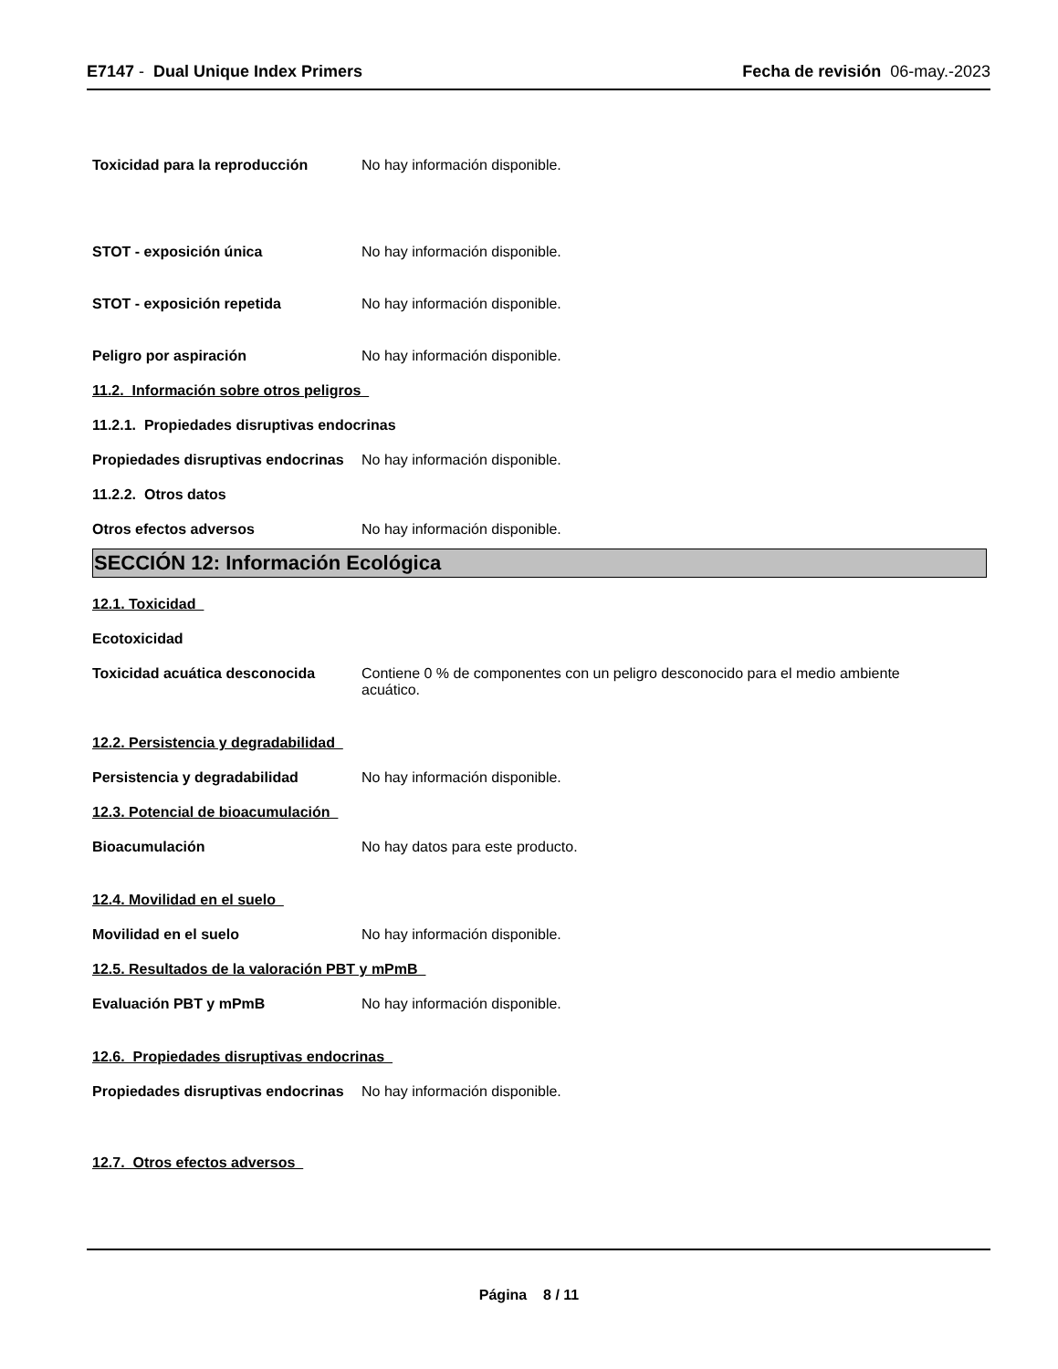E7147 - Dual Unique Index Primers
Fecha de revisión 06-may.-2023
Toxicidad para la reproducción No hay información disponible.
STOT - exposición única No hay información disponible.
STOT - exposición repetida No hay información disponible.
Peligro por aspiración No hay información disponible.
11.2. Información sobre otros peligros
11.2.1. Propiedades disruptivas endocrinas
Propiedades disruptivas endocrinas
No hay información disponible.
11.2.2. Otros datos
Otros efectos adversos No hay información disponible.
SECCIÓN 12: Información Ecológica
12.1. Toxicidad
Ecotoxicidad
Toxicidad acuática desconocida Contiene 0 % de componentes con un peligro desconocido para el medio ambiente
acuático.
12.2. Persistencia y degradabilidad
Persistencia y degradabilidad No hay información disponible.
12.3. Potencial de bioacumulación
Bioacumulación No hay datos para este producto.
12.4. Movilidad en el suelo
Movilidad en el suelo No hay información disponible.
12.5. Resultados de la valoración PBT y mPmB
Evaluación PBT y mPmB No hay información disponible.
12.6. Propiedades disruptivas endocrinas
Propiedades disruptivas endocrinas
No hay información disponible.
12.7. Otros efectos adversos
Página 8 / 11